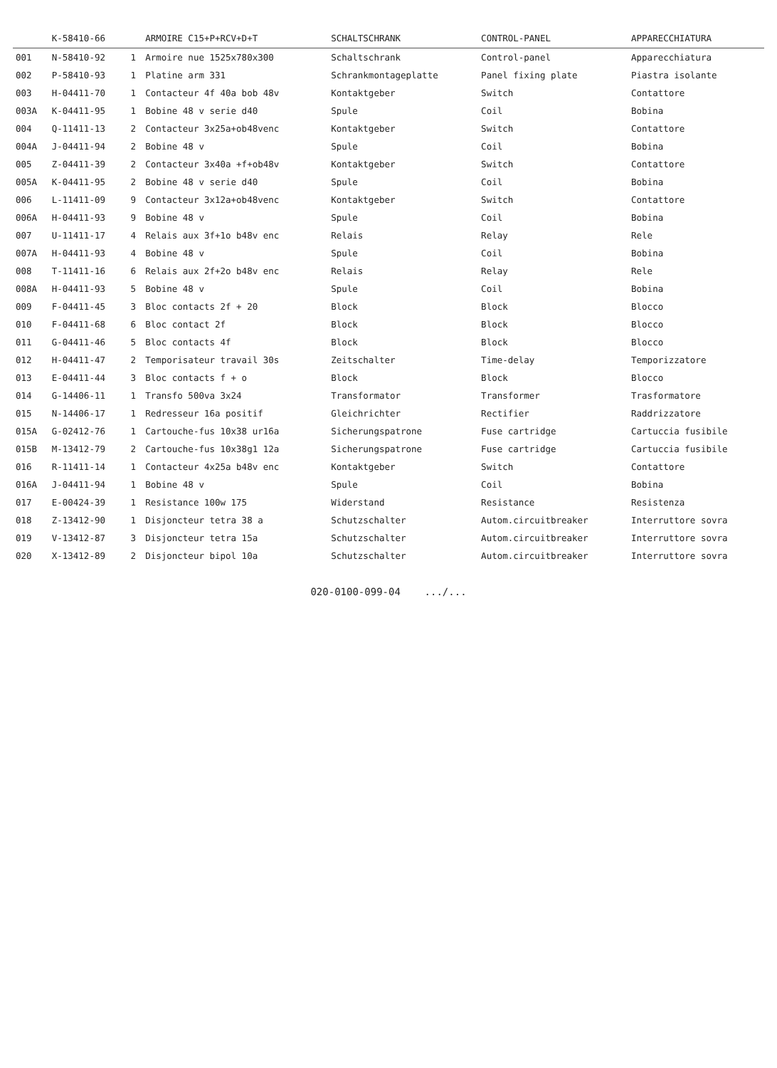| | K-58410-66 | | ARMOIRE C15+P+RCV+D+T | SCHALTSCHRANK | CONTROL-PANEL | APPARECCHIATURA |
| --- | --- | --- | --- | --- | --- | --- |
| 001 | N-58410-92 | 1 | Armoire nue 1525x780x300 | Schaltschrank | Control-panel | Apparecchiatura |
| 002 | P-58410-93 | 1 | Platine arm 331 | Schrankmontageplatte | Panel fixing plate | Piastra isolante |
| 003 | H-04411-70 | 1 | Contacteur 4f 40a bob 48v | Kontaktgeber | Switch | Contattore |
| 003A | K-04411-95 | 1 | Bobine 48 v serie d40 | Spule | Coil | Bobina |
| 004 | Q-11411-13 | 2 | Contacteur 3x25a+ob48venc | Kontaktgeber | Switch | Contattore |
| 004A | J-04411-94 | 2 | Bobine 48 v | Spule | Coil | Bobina |
| 005 | Z-04411-39 | 2 | Contacteur 3x40a +f+ob48v | Kontaktgeber | Switch | Contattore |
| 005A | K-04411-95 | 2 | Bobine 48 v serie d40 | Spule | Coil | Bobina |
| 006 | L-11411-09 | 9 | Contacteur 3x12a+ob48venc | Kontaktgeber | Switch | Contattore |
| 006A | H-04411-93 | 9 | Bobine 48 v | Spule | Coil | Bobina |
| 007 | U-11411-17 | 4 | Relais aux 3f+1o b48v enc | Relais | Relay | Rele |
| 007A | H-04411-93 | 4 | Bobine 48 v | Spule | Coil | Bobina |
| 008 | T-11411-16 | 6 | Relais aux 2f+2o b48v enc | Relais | Relay | Rele |
| 008A | H-04411-93 | 5 | Bobine 48 v | Spule | Coil | Bobina |
| 009 | F-04411-45 | 3 | Bloc contacts 2f + 20 | Block | Block | Blocco |
| 010 | F-04411-68 | 6 | Bloc contact 2f | Block | Block | Blocco |
| 011 | G-04411-46 | 5 | Bloc contacts 4f | Block | Block | Blocco |
| 012 | H-04411-47 | 2 | Temporisateur travail 30s | Zeitschalter | Time-delay | Temporizzatore |
| 013 | E-04411-44 | 3 | Bloc contacts f + o | Block | Block | Blocco |
| 014 | G-14406-11 | 1 | Transfo 500va 3x24 | Transformator | Transformer | Trasformatore |
| 015 | N-14406-17 | 1 | Redresseur 16a positif | Gleichrichter | Rectifier | Raddrizzatore |
| 015A | G-02412-76 | 1 | Cartouche-fus 10x38 ur16a | Sicherungspatrone | Fuse cartridge | Cartuccia fusibile |
| 015B | M-13412-79 | 2 | Cartouche-fus 10x38g1 12a | Sicherungspatrone | Fuse cartridge | Cartuccia fusibile |
| 016 | R-11411-14 | 1 | Contacteur 4x25a b48v enc | Kontaktgeber | Switch | Contattore |
| 016A | J-04411-94 | 1 | Bobine 48 v | Spule | Coil | Bobina |
| 017 | E-00424-39 | 1 | Resistance 100w 175 | Widerstand | Resistance | Resistenza |
| 018 | Z-13412-90 | 1 | Disjoncteur tetra 38 a | Schutzschalter | Autom.circuitbreaker | Interruttore sovra |
| 019 | V-13412-87 | 3 | Disjoncteur tetra 15a | Schutzschalter | Autom.circuitbreaker | Interruttore sovra |
| 020 | X-13412-89 | 2 | Disjoncteur bipol 10a | Schutzschalter | Autom.circuitbreaker | Interruttore sovra |
020-0100-099-04 .../...